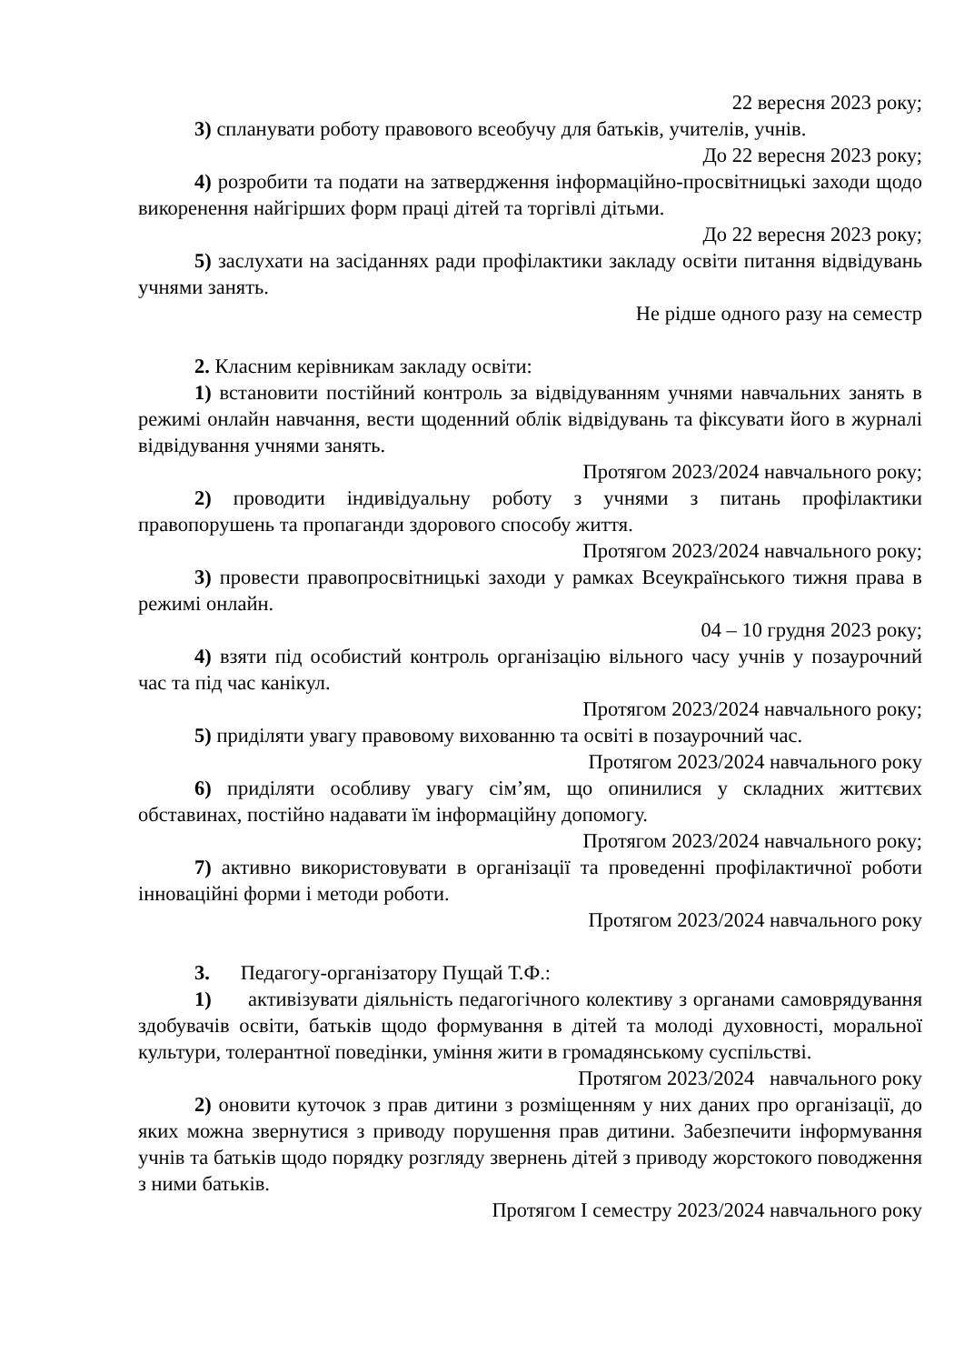22 вересня 2023 року;
3) спланувати роботу правового всеобучу для батьків, учителів, учнів.
До 22 вересня 2023 року;
4) розробити та подати на затвердження інформаційно-просвітницькі заходи щодо викоренення найгірших форм праці дітей та торгівлі дітьми.
До 22 вересня 2023 року;
5) заслухати на засіданнях ради профілактики закладу освіти питання відвідувань учнями занять.
Не рідше одного разу на семестр
2. Класним керівникам закладу освіти:
1) встановити постійний контроль за відвідуванням учнями навчальних занять в режимі онлайн навчання, вести щоденний облік відвідувань та фіксувати його в журналі відвідування учнями занять.
Протягом 2023/2024 навчального року;
2) проводити індивідуальну роботу з учнями з питань профілактики правопорушень та пропаганди здорового способу життя.
Протягом 2023/2024 навчального року;
3) провести правопросвітницькі заходи у рамках Всеукраїнського тижня права в режимі онлайн.
04 – 10 грудня 2023 року;
4) взяти під особистий контроль організацію вільного часу учнів у позаурочний час та під час канікул.
Протягом 2023/2024 навчального року;
5) приділяти увагу правовому вихованню та освіті в позаурочний час.
Протягом 2023/2024 навчального року
6) приділяти особливу увагу сім’ям, що опинилися у складних життєвих обставинах, постійно надавати їм інформаційну допомогу.
Протягом 2023/2024 навчального року;
7) активно використовувати в організації та проведенні профілактичної роботи інноваційні форми і методи роботи.
Протягом 2023/2024 навчального року
3. Педагогу-організатору Пущай Т.Ф.:
1) активізувати діяльність педагогічного колективу з органами самоврядування здобувачів освіти, батьків щодо формування в дітей та молоді духовності, моральної культури, толерантної поведінки, уміння жити в громадянському суспільстві.
Протягом 2023/2024 навчального року
2) оновити куточок з прав дитини з розміщенням у них даних про організації, до яких можна звернутися з приводу порушення прав дитини. Забезпечити інформування учнів та батьків щодо порядку розгляду звернень дітей з приводу жорстокого поводження з ними батьків.
Протягом І семестру 2023/2024 навчального року